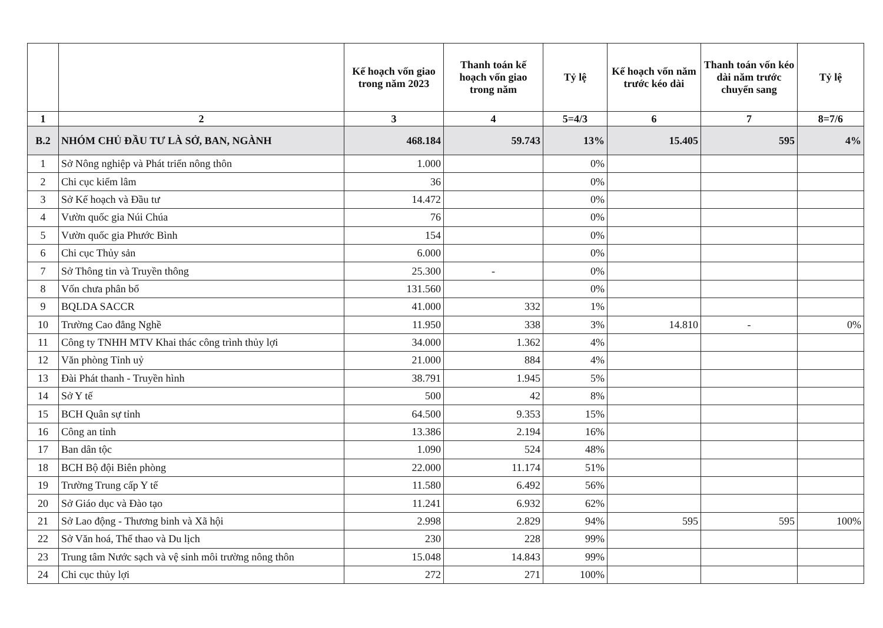| | | Kế hoạch vốn giao trong năm 2023 | Thanh toán kế hoạch vốn giao trong năm | Tỷ lệ | Kế hoạch vốn năm trước kéo dài | Thanh toán vốn kéo dài năm trước chuyển sang | Tỷ lệ |
| --- | --- | --- | --- | --- | --- | --- | --- |
| 1 | 2 | 3 | 4 | 5=4/3 | 6 | 7 | 8=7/6 |
| B.2 | NHÓM CHỦ ĐẦU TƯ LÀ SỞ, BAN, NGÀNH | 468.184 | 59.743 | 13% | 15.405 | 595 | 4% |
| 1 | Sở Nông nghiệp và Phát triển nông thôn | 1.000 | | 0% | | | |
| 2 | Chi cục kiểm lâm | 36 | | 0% | | | |
| 3 | Sở Kế hoạch và Đầu tư | 14.472 | | 0% | | | |
| 4 | Vườn quốc gia Núi Chúa | 76 | | 0% | | | |
| 5 | Vườn quốc gia Phước Bình | 154 | | 0% | | | |
| 6 | Chi cục Thủy sản | 6.000 | | 0% | | | |
| 7 | Sở Thông tin và Truyền thông | 25.300 | - | 0% | | | |
| 8 | Vốn chưa phân bổ | 131.560 | | 0% | | | |
| 9 | BQLDA SACCR | 41.000 | 332 | 1% | | | |
| 10 | Trường Cao đẳng Nghề | 11.950 | 338 | 3% | 14.810 | - | 0% |
| 11 | Công ty TNHH MTV Khai thác công trình thủy lợi | 34.000 | 1.362 | 4% | | | |
| 12 | Văn phòng Tỉnh uỷ | 21.000 | 884 | 4% | | | |
| 13 | Đài Phát thanh - Truyền hình | 38.791 | 1.945 | 5% | | | |
| 14 | Sở Y tế | 500 | 42 | 8% | | | |
| 15 | BCH Quân sự tỉnh | 64.500 | 9.353 | 15% | | | |
| 16 | Công an tỉnh | 13.386 | 2.194 | 16% | | | |
| 17 | Ban dân tộc | 1.090 | 524 | 48% | | | |
| 18 | BCH Bộ đội Biên phòng | 22.000 | 11.174 | 51% | | | |
| 19 | Trường Trung cấp Y tế | 11.580 | 6.492 | 56% | | | |
| 20 | Sở Giáo dục và Đào tạo | 11.241 | 6.932 | 62% | | | |
| 21 | Sở Lao động - Thương binh và Xã hội | 2.998 | 2.829 | 94% | 595 | 595 | 100% |
| 22 | Sở Văn hoá, Thể thao và Du lịch | 230 | 228 | 99% | | | |
| 23 | Trung tâm Nước sạch và vệ sinh môi trường nông thôn | 15.048 | 14.843 | 99% | | | |
| 24 | Chi cục thủy lợi | 272 | 271 | 100% | | | |